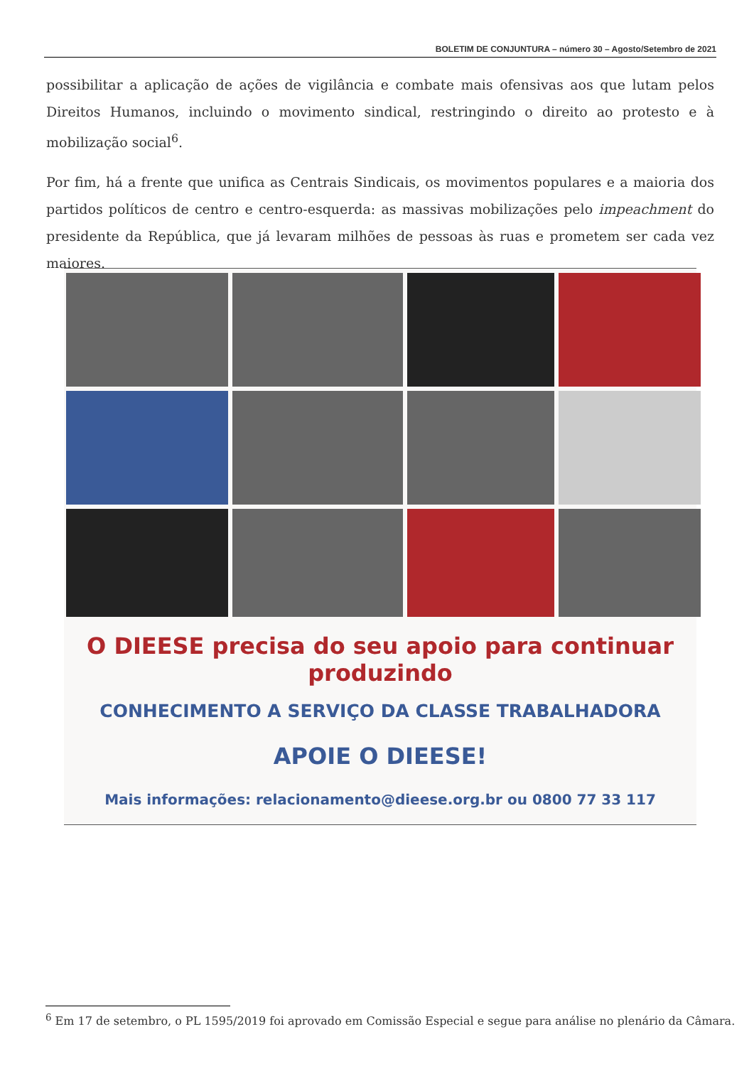BOLETIM DE CONJUNTURA – número 30 – Agosto/Setembro de 2021
possibilitar a aplicação de ações de vigilância e combate mais ofensivas aos que lutam pelos Direitos Humanos, incluindo o movimento sindical, restringindo o direito ao protesto e à mobilização social<sup>6</sup>.
Por fim, há a frente que unifica as Centrais Sindicais, os movimentos populares e a maioria dos partidos políticos de centro e centro-esquerda: as massivas mobilizações pelo impeachment do presidente da República, que já levaram milhões de pessoas às ruas e prometem ser cada vez maiores.
O DIEESE precisa do seu apoio para continuar produzindo
CONHECIMENTO A SERVIÇO DA CLASSE TRABALHADORA
APOIE O DIEESE!
Mais informações: relacionamento@dieese.org.br ou 0800 77 33 117
<sup>6</sup> Em 17 de setembro, o PL 1595/2019 foi aprovado em Comissão Especial e segue para análise no plenário da Câmara.